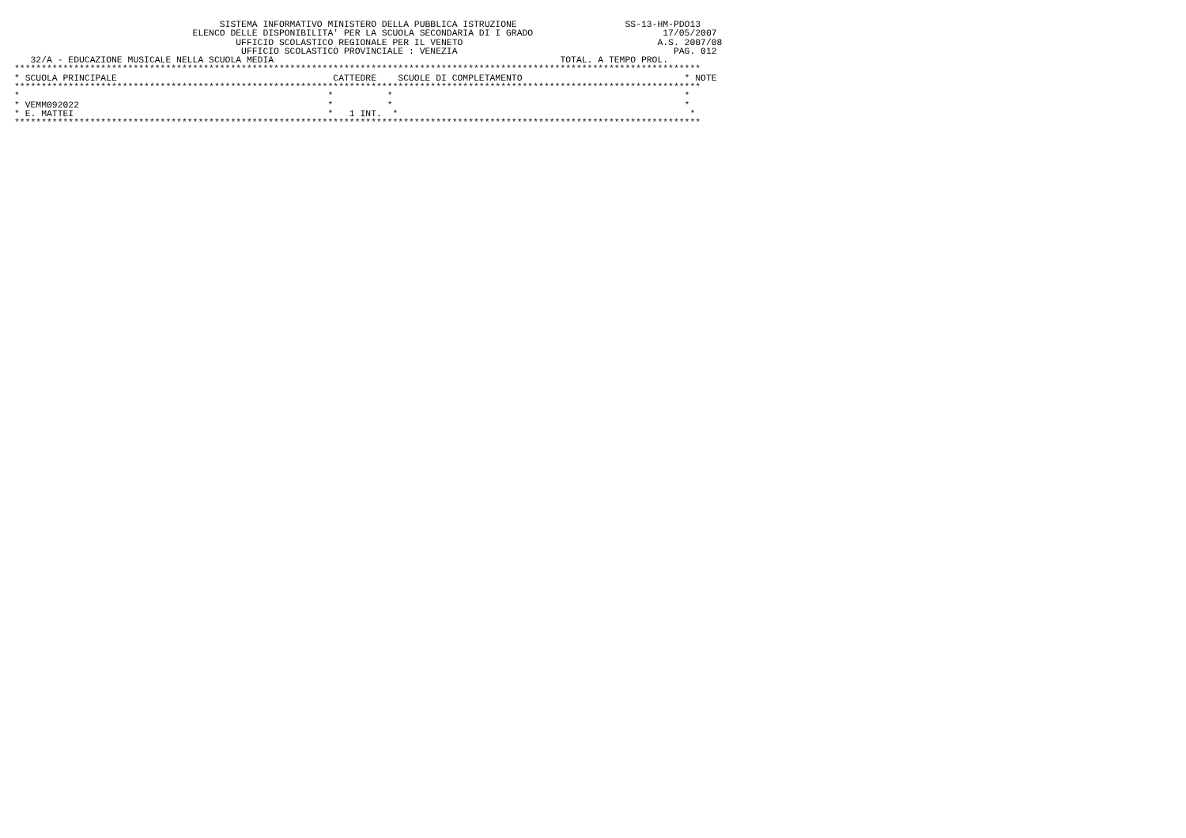SISTEMA INFORMATIVO MINISTERO DELLA PUBBLICA ISTRUZIONE                    SS-13-HM-PDO13
                                 ELENCO DELLE DISPONIBILITA' PER LA SCUOLA SECONDARIA DI I GRADO                        17/05/2007
                                         UFFICIO SCOLASTICO REGIONALE PER IL VENETO                                    A.S. 2007/08
                                          UFFICIO SCOLASTICO PROVINCIALE : VENEZIA                                        PAG. 012
   32/A - EDUCAZIONE MUSICALE NELLA SCUOLA MEDIA                                                     TOTAL. A TEMPO PROL.
*******************************************************************************************************************************
* SCUOLA PRINCIPALE                                        CATTEDRE    SCUOLE DI COMPLETAMENTO                              * NOTE
*******************************************************************************************************************************
*                                                         *          *                                                      *
* VEMM092022                                              *          *                                                      *
* E. MATTEI                                               *   1 INT.  *                                                      *
*******************************************************************************************************************************